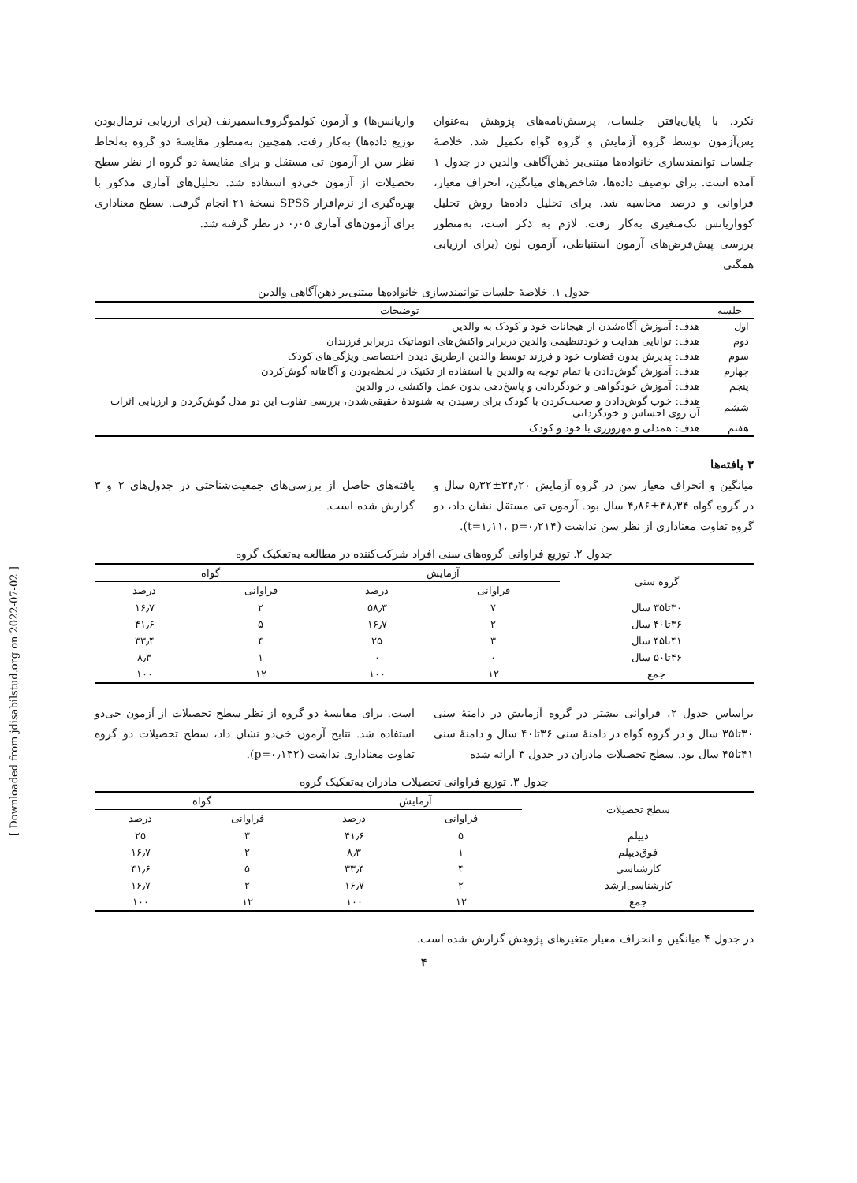نکرد. با پایان‌یافتن جلسات، پرسش‌نامه‌های پژوهش به‌عنوان پس‌آزمون توسط گروه آزمایش و گروه گواه تکمیل شد. خلاصهٔ جلسات توانمندسازی خانواده‌ها مبتنی‌بر ذهن‌آگاهی والدین در جدول ۱ آمده است. برای توصیف داده‌ها، شاخص‌های میانگین، انحراف معیار، فراوانی و درصد محاسبه شد. برای تحلیل داده‌ها روش تحلیل کوواریانس تک‌متغیری به‌کار رفت. لازم به ذکر است، به‌منظور بررسی پیش‌فرض‌های آزمون استنباطی، آزمون لون (برای ارزیابی همگنی
واریانس‌ها) و آزمون کولموگروف‌اسمیرنف (برای ارزیابی نرمال‌بودن توزیع داده‌ها) به‌کار رفت. همچنین به‌منظور مقایسهٔ دو گروه به‌لحاظ نظر سن از آزمون تی مستقل و برای مقایسهٔ دو گروه از نظر سطح تحصیلات از آزمون خی‌دو استفاده شد. تحلیل‌های آماری مذکور با بهره‌گیری از نرم‌افزار SPSS نسخهٔ ۲۱ انجام گرفت. سطح معناداری برای آزمون‌های آماری ۰٫۰۵ در نظر گرفته شد.
جدول ۱. خلاصهٔ جلسات توانمندسازی خانواده‌ها مبتنی‌بر ذهن‌آگاهی والدین
| جلسه | توضیحات |
| --- | --- |
| اول | هدف: آموزش آگاه‌شدن از هیجانات خود و کودک به والدین |
| دوم | هدف: توانایی هدایت و خودتنظیمی والدین دربرابر واکنش‌های اتوماتیک دربرابر فرزندان |
| سوم | هدف: پذیرش بدون قضاوت خود و فرزند توسط والدین ازطریق دیدن اختصاصی ویژگی‌های کودک |
| چهارم | هدف: آموزش گوش‌دادن با تمام توجه به والدین با استفاده از تکنیک در لحظه‌بودن و آگاهانه گوش‌کردن |
| پنجم | هدف: آموزش خودگواهی و خودگردانی و پاسخ‌دهی بدون عمل واکنشی در والدین |
| ششم | هدف: خوب گوش‌دادن و صحبت‌کردن با کودک برای رسیدن به شنوندهٔ حقیقی‌شدن، بررسی تفاوت این دو مدل گوش‌کردن و ارزیابی اثرات آن روی احساس و خودگردانی |
| هفتم | هدف: همدلی و مهرورزی با خود و کودک |
۳ یافته‌ها
میانگین و انحراف معیار سن در گروه آزمایش ۳۴٫۲۰±۵٫۳۲ سال و در گروه گواه ۳۸٫۳۴±۴٫۸۶ سال بود. آزمون تی مستقل نشان داد، دو گروه تفاوت معناداری از نظر سن نداشت (t=۱٫۱۱، p=۰٫۲۱۴).
یافته‌های حاصل از بررسی‌های جمعیت‌شناختی در جدول‌های ۲ و ۳ گزارش شده است.
جدول ۲. توزیع فراوانی گروه‌های سنی افراد شرکت‌کننده در مطالعه به‌تفکیک گروه
| گروه سنی | آزمایش | | گواه | |
| --- | --- | --- | --- | --- |
| | فراوانی | درصد | فراوانی | درصد |
| ۳۰تا۳۵ سال | ۷ | ۵۸٫۳ | ۲ | ۱۶٫۷ |
| ۳۶تا۴۰ سال | ۲ | ۱۶٫۷ | ۵ | ۴۱٫۶ |
| ۴۱تا۴۵ سال | ۳ | ۲۵ | ۴ | ۳۳٫۴ |
| ۴۶تا۵۰ سال | ۰ | ۰ | ۱ | ۸٫۳ |
| جمع | ۱۲ | ۱۰۰ | ۱۲ | ۱۰۰ |
براساس جدول ۲، فراوانی بیشتر در گروه آزمایش در دامنهٔ سنی ۳۰تا۳۵ سال و در گروه گواه در دامنهٔ سنی ۳۶تا۴۰ سال و دامنهٔ سنی ۴۱تا۴۵ سال بود. سطح تحصیلات مادران در جدول ۳ ارائه شده
است. برای مقایسهٔ دو گروه از نظر سطح تحصیلات از آزمون خی‌دو استفاده شد. نتایج آزمون خی‌دو نشان داد، سطح تحصیلات دو گروه تفاوت معناداری نداشت (p=۰٫۱۳۲).
جدول ۳. توزیع فراوانی تحصیلات مادران به‌تفکیک گروه
| سطح تحصیلات | آزمایش | | گواه | |
| --- | --- | --- | --- | --- |
| | فراوانی | درصد | فراوانی | درصد |
| دیپلم | ۵ | ۴۱٫۶ | ۳ | ۲۵ |
| فوق‌دیپلم | ۱ | ۸٫۳ | ۲ | ۱۶٫۷ |
| کارشناسی | ۴ | ۳۳٫۴ | ۵ | ۴۱٫۶ |
| کارشناسی‌ارشد | ۲ | ۱۶٫۷ | ۲ | ۱۶٫۷ |
| جمع | ۱۲ | ۱۰۰ | ۱۲ | ۱۰۰ |
در جدول ۴ میانگین و انحراف معیار متغیرهای پژوهش گزارش شده است.
۴
[ Downloaded from jdisabilstud.org on 2022-07-02 ]